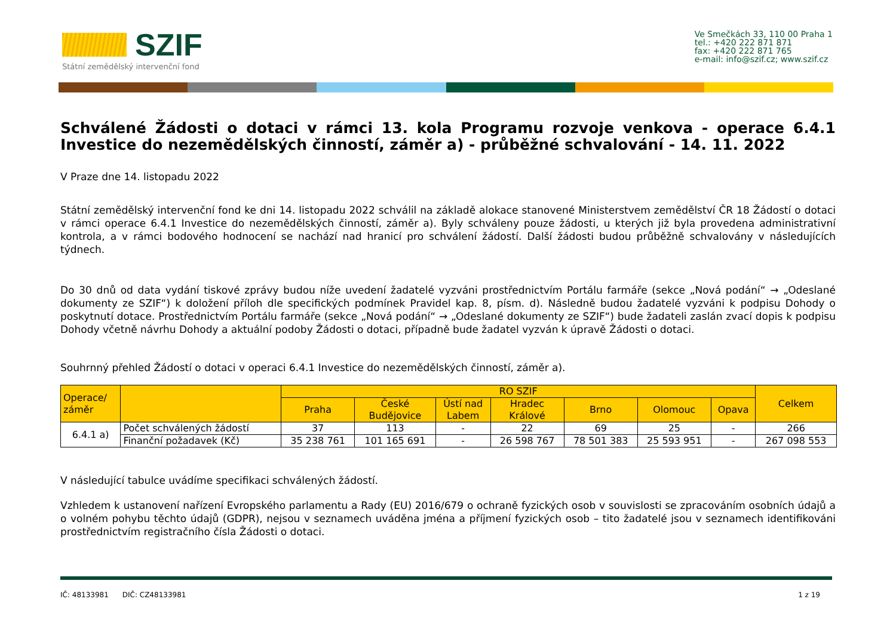SZIF
Státní zemědělský intervenční fond
Ve Smečkách 33, 110 00 Praha 1
tel.: +420 222 871 871
fax: +420 222 871 765
e-mail: info@szif.cz; www.szif.cz
Schválené Žádosti o dotaci v rámci 13. kola Programu rozvoje venkova - operace 6.4.1 Investice do nezemědělských činností, záměr a) - průběžné schvalování - 14. 11. 2022
V Praze dne 14. listopadu 2022
Státní zemědělský intervenční fond ke dni 14. listopadu 2022 schválil na základě alokace stanovené Ministerstvem zemědělství ČR 18 Žádostí o dotaci v rámci operace 6.4.1 Investice do nezemědělských činností, záměr a). Byly schváleny pouze žádosti, u kterých již byla provedena administrativní kontrola, a v rámci bodového hodnocení se nachází nad hranicí pro schválení žádostí. Další žádosti budou průběžně schvalovány v následujících týdnech.
Do 30 dnů od data vydání tiskové zprávy budou níže uvedení žadatelé vyzváni prostřednictvím Portálu farmáře (sekce „Nová podání“ → „Odeslané dokumenty ze SZIF“) k doložení příloh dle specifických podmínek Pravidel kap. 8, písm. d). Následně budou žadatelé vyzváni k podpisu Dohody o poskytnutí dotace. Prostřednictvím Portálu farmáře (sekce „Nová podání“ → „Odeslané dokumenty ze SZIF“) bude žadateli zaslán zvací dopis k podpisu Dohody včetně návrhu Dohody a aktuální podoby Žádosti o dotaci, případně bude žadatel vyzván k úpravě Žádosti o dotaci.
Souhrnný přehled Žádostí o dotaci v operaci 6.4.1 Investice do nezemědělských činností, záměr a).
| Operace/ záměr | | RO SZIF | | | | | | | Celkem |
| --- | --- | --- | --- | --- | --- | --- | --- | --- | --- |
| | | Praha | České Budějovice | Ústí nad Labem | Hradec Králové | Brno | Olomouc | Opava | |
| 6.4.1 a) | Počet schválených žádostí | 37 | 113 | - | 22 | 69 | 25 | - | 266 |
| | Finanční požadavek (Kč) | 35 238 761 | 101 165 691 | - | 26 598 767 | 78 501 383 | 25 593 951 | - | 267 098 553 |
V následující tabulce uvádíme specifikaci schválených žádostí.
Vzhledem k ustanovení nařízení Evropského parlamentu a Rady (EU) 2016/679 o ochraně fyzických osob v souvislosti se zpracováním osobních údajů a o volném pohybu těchto údajů (GDPR), nejsou v seznamech uváděna jména a příjmení fyzických osob – tito žadatelé jsou v seznamech identifikováni prostřednictvím registračního čísla Žádosti o dotaci.
IČ: 48133981 DIČ: CZ48133981 1 z 19